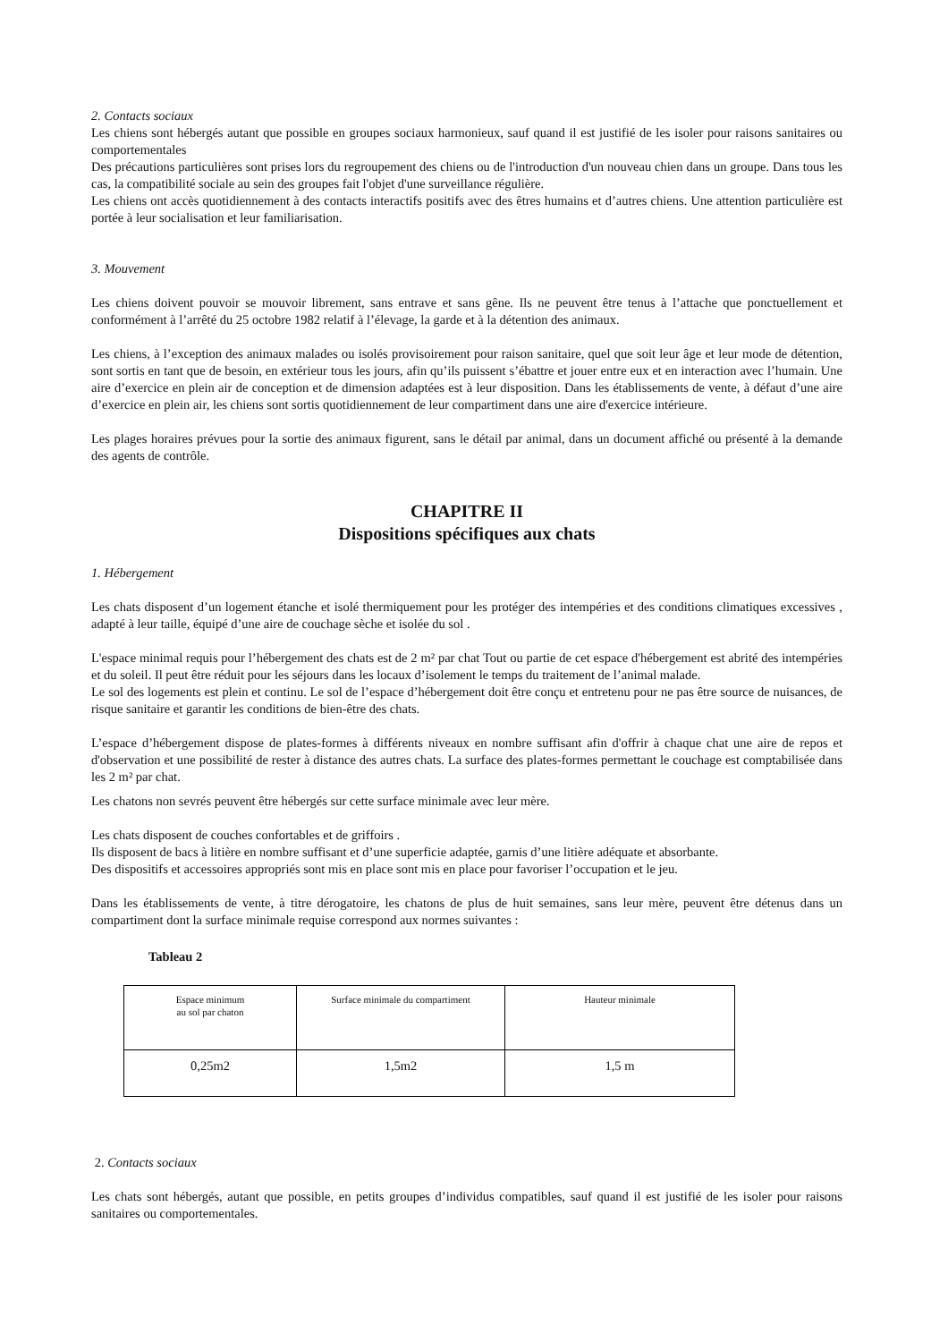2. Contacts sociaux
Les chiens sont hébergés autant que possible en groupes sociaux harmonieux, sauf quand il est justifié de les isoler pour raisons sanitaires ou comportementales
Des précautions particulières sont prises lors du regroupement des chiens ou de l'introduction d'un nouveau chien dans un groupe. Dans tous les cas, la compatibilité sociale au sein des groupes fait l'objet d'une surveillance régulière.
Les chiens ont accès quotidiennement à des contacts interactifs positifs avec des êtres humains et d’autres chiens. Une attention particulière est portée à leur socialisation et leur familiarisation.
3. Mouvement
Les chiens doivent pouvoir se mouvoir librement, sans entrave et sans gêne. Ils ne peuvent être tenus à l’attache que ponctuellement et conformément à l’arrêté du 25 octobre 1982 relatif à l’élevage, la garde et à la détention des animaux.
Les chiens, à l’exception des animaux malades ou isolés provisoirement pour raison sanitaire, quel que soit leur âge et leur mode de détention, sont sortis en tant que de besoin, en extérieur tous les jours, afin qu’ils puissent s’ébattre et jouer entre eux et en interaction avec l’humain. Une aire d’exercice en plein air de conception et de dimension adaptées est à leur disposition. Dans les établissements de vente, à défaut d’une aire d’exercice en plein air, les chiens sont sortis quotidiennement de leur compartiment dans une aire d'exercice intérieure.
Les plages horaires prévues pour la sortie des animaux figurent, sans le détail par animal, dans un document affiché ou présenté à la demande des agents de contrôle.
CHAPITRE II
Dispositions spécifiques aux chats
1. Hébergement
Les chats disposent d’un logement étanche et isolé thermiquement pour les protéger des intempéries et des conditions climatiques excessives , adapté à leur taille, équipé d’une aire de couchage sèche et isolée du sol .
L'espace minimal requis pour l’hébergement des chats est de 2 m² par chat Tout ou partie de cet espace d'hébergement est abrité des intempéries et du soleil. Il peut être réduit pour les séjours dans les locaux d’isolement le temps du traitement de l’animal malade.
Le sol des logements est plein et continu. Le sol de l’espace d’hébergement doit être conçu et entretenu pour ne pas être source de nuisances, de risque sanitaire et garantir les conditions de bien-être des chats.
L’espace d’hébergement dispose de plates-formes à différents niveaux en nombre suffisant afin d'offrir à chaque chat une aire de repos et d'observation et une possibilité de rester à distance des autres chats. La surface des plates-formes permettant le couchage est comptabilisée dans les 2 m² par chat.
Les chatons non sevrés peuvent être hébergés sur cette surface minimale avec leur mère.
Les chats disposent de couches confortables et de griffoirs .
Ils disposent de bacs à litière en nombre suffisant et d’une superficie adaptée, garnis d’une litière adéquate et absorbante.
Des dispositifs et accessoires appropriés sont mis en place sont mis en place pour favoriser l’occupation et le jeu.
Dans les établissements de vente, à titre dérogatoire, les chatons de plus de huit semaines, sans leur mère, peuvent être détenus dans un compartiment dont la surface minimale requise correspond aux normes suivantes :
Tableau 2
| Espace minimum au sol par chaton | Surface minimale du compartiment | Hauteur minimale |
| 0,25m2 | 1,5m2 | 1,5 m |
2. Contacts sociaux
Les chats sont hébergés, autant que possible, en petits groupes d’individus compatibles, sauf quand il est justifié de les isoler pour raisons sanitaires ou comportementales.